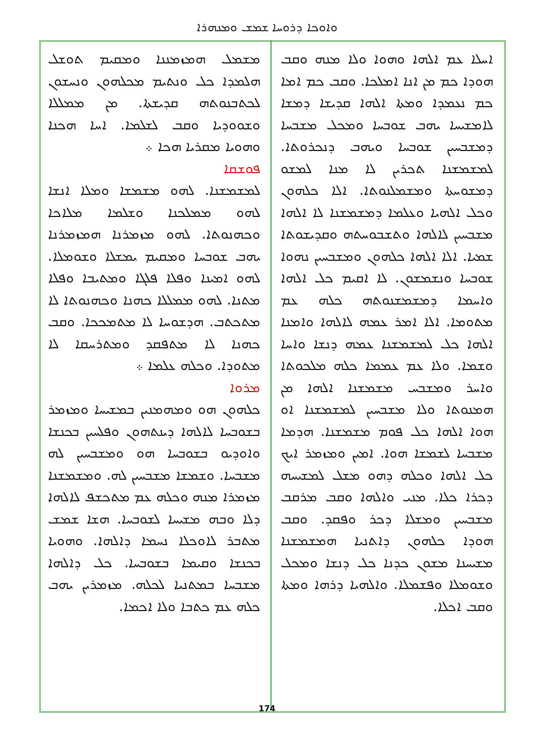ܘܐܘܟܐ ܕܪܘܚܐ ܫܡܫ ܘܡܢܗܪܐ
ܡܫܡܠ ܗܡܙܡܢܢܐ ܘܡܩܝܡ ܬܘܫܠ ܗܠܡܕܐ ܟܠ ܘܢܬܝܡ ܡܟܠܗܘܢ ܘܢܚܫܘܢ ܠܟܬܒܢܘܬܗ ܩܕܝܫܬܐ. ܡܢ ܡܡܠܠܐ ܘܫܘܘܕܝܐ ܘܩܒ ܠܫܠܡܐ. ܐܚܐ ܗܟܢܐ ܘܗܘܝܐ ܡܩܪܝܐ ܗܟܐ ܀
ܦܘܫܩܐ
ܠܡܫܡܫܢܐ. ܠܗܘ ܡܫܡܫܐ ܘܡܠܐ ܐܢܫܐ ܠܗܘ ܡܡܠܟܢܐ ܘܫܠܡܐ ܡܠܐܟܐ ܘܟܗܢܘܬܐ. ܠܗܘ ܡܙܡܪܢܐ ܗܡܙܡܪܢܐ ܝܗܒ ܫܘܒܚܐ ܘܡܩܝܡ ܝܡܫܠܐ ܘܫܘܡܠܐ. ܠܗܘ ܐܡܝܢܐ ܘܦܠܐ ܦܠܓܐ ܘܡܬܝܒܐ ܘܦܠܐ ܡܬܢܐ. ܠܗܘ ܡܡܠܠܐ ܟܗܢܐ ܘܟܗܢܘܬܐ ܠܐ ܡܬܟܬܒ. ܗܕܫܘܚܐ ܠܐ ܡܬܡܟܟܐ. ܘܩܒ ܟܗܢܐ ܠܐ ܡܬܦܩܕ ܘܡܬܪܚܩܐ ܠܐ ܡܬܘܕܐ. ܘܟܠܗ ܥܠܡܐ ܀
ܡܪܘܐ
ܟܠܗܘܢ ܗܘ ܘܡܗܡܢܝܢ ܒܡܫܝܚܐ ܘܡܙܡܪ ܒܫܘܒܚܐ ܠܐܠܗܐ ܕܝܢܬܗܘܢ ܘܦܠܚܝܢ ܒܟܢܫܐ ܘܐܘܕܝܘ ܒܫܘܒܚܐ ܗܘ ܘܡܫܒܚܝܢ ܠܗ ܡܫܒܚܐ. ܘܫܡܫܐ ܡܫܒܚܝܢ ܠܗ. ܘܡܫܡܫܢܐ ܡܙܡܪܐ ܡܢܗ ܘܟܠܗ ܥܡ ܡܬܟܫܦ ܠܐܠܗܐ ܕܠܐ ܘܒܗ ܡܫܝܚܐ ܠܫܘܒܚܐ. ܗܫܐ ܫܡܫ ܡܬܒܪ ܠܐܘܟܠܐ ܢܚܡܐ ܕܐܠܗܐ. ܘܗܘܝܐ ܒܟܢܫܐ ܘܩܝܡܐ ܒܫܘܒܚܐ. ܟܠ ܕܐܠܗܐ ܡܫܒܚܐ ܒܡܬܢܝܐ ܠܟܠܗ. ܡܙܡܪܝܢ ܝܗܒ ܟܠܗ ܥܡ ܟܬܒܐ ܘܠܐ ܐܟܡܐ.
ܐܚܠܐ ܥܡ ܐܠܗܐ ܘܗܘܐ ܘܠܐ ܡܢܗ ܘܩܒ ܗܘܕܐ ܟܡ ܡܢ ܐܢܐ ܐܡܠܟܐ. ܘܩܒ ܟܡ ܐܡܐ ܟܡ ܢܥܡܕܐ ܘܡܬܐ ܐܠܗܐ ܩܕܝܫܐ ܕܡܫܐ ܠܐܡܫܝܚܐ ܝܗܒ ܫܘܒܚܐ ܘܡܟܠ ܡܫܒܚܐ ܕܡܫܒܚܝܢ ܫܘܒܚܐ ܘܝܗܒ ܕܢܟܪܘܬܐ. ܠܡܫܡܫܢܐ ܬܟܪܝܢ ܠܐ ܡܢܐ ܠܡܫܘ ܕܡܫܘܚܬܐ ܘܡܫܡܠܢܘܬܐ. ܐܠܐ ܟܠܗܘܢ ܘܟܠ ܐܠܗܝܐ ܘܥܠܡܐ ܕܡܫܡܫܢܐ ܠܐ ܐܠܗܐ ܡܫܒܚܝܢ ܠܐܠܗܐ ܘܬܫܒܘܚܬܗ ܘܩܕܝܫܘܬܐ ܫܡܝܐ. ܐܠܐ ܐܠܗܐ ܟܠܗܘܢ ܘܡܫܒܚܝܢ ܢܗܘܐ ܫܘܒܚܐ ܘܢܫܡܫܘܢ. ܠܐ ܐܩܝܡ ܟܠ ܐܠܗܐ ܘܐܚܡܐ ܕܡܫܡܫܢܘܬܗ ܟܠܗ ܥܡ ܡܬܘܡܐ. ܐܠܐ ܐܡܪ ܥܡܗ ܠܐܠܗܐ ܘܐܡܢܐ ܐܠܗܐ ܟܠ ܠܡܫܡܫܢܐ ܥܡܗ ܕܢܫܐ ܘܐܚܐ ܘܫܡܐ. ܘܠܐ ܥܡ ܥܡܡܐ ܟܠܗ ܡܠܟܘܬܐ ܘܐܚܪ ܘܡܫܒܚ ܡܫܡܫܢܐ ܐܠܗܐ ܡܢ ܗܡܢܘܬܐ ܘܠܐ ܡܫܒܚܝܢ ܠܡܫܡܫܢܐ ܐܘ ܗܘܐ ܐܠܗܐ ܟܠ ܦܘܡ ܡܫܡܫܢܐ. ܗܕܡܐ ܡܫܒܚܐ ܠܫܡܫܐ ܗܘܐ. ܐܡܝܢ ܘܡܙܡܪ ܐܝܟ ܟܠ ܐܠܗܐ ܘܟܠܗ ܕܗܘ ܡܫܠ ܠܡܫܝܚܗ ܕܟܪܐ ܟܠܐ. ܡܢܝ ܘܐܠܗܐ ܘܩܒ ܡܪܩܒ ܡܫܒܚܝܢ ܘܡܫܠܐ ܕܟܪ ܘܦܩܕ. ܘܩܒ ܗܘܕܐ ܟܠܗܘܢ ܕܐܬܢܝܐ ܗܡܫܡܫܢܐ ܡܫܝܚܢܐ ܡܫܘܢ ܟܕܢܐ ܟܠ ܕܢܫܐ ܘܡܟܠ ܘܫܘܡܠܐ ܘܦܫܡܠܐ. ܘܐܠܗܝܐ ܕܪܗܐ ܘܡܬܐ ܘܩܒ ܐܟܠܐ.
174